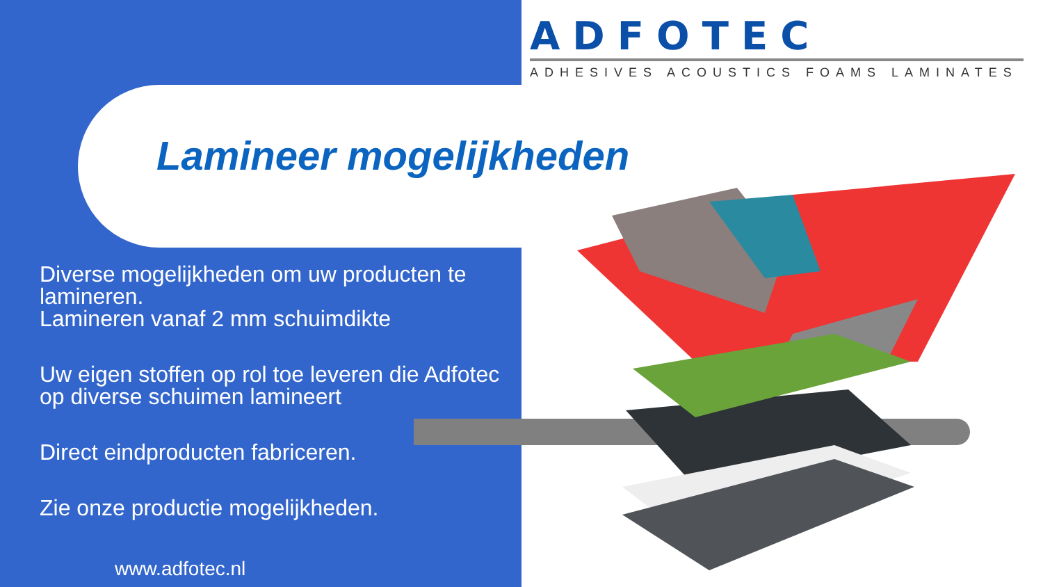ADFOTEC
ADHESIVES ACOUSTICS FOAMS LAMINATES
Lamineer mogelijkheden
Diverse mogelijkheden om uw producten te lamineren.
Lamineren vanaf 2 mm schuimdikte
Uw eigen stoffen op rol toe leveren die Adfotec op diverse schuimen lamineert
Direct eindproducten fabriceren.
Zie onze productie mogelijkheden.
www.adfotec.nl